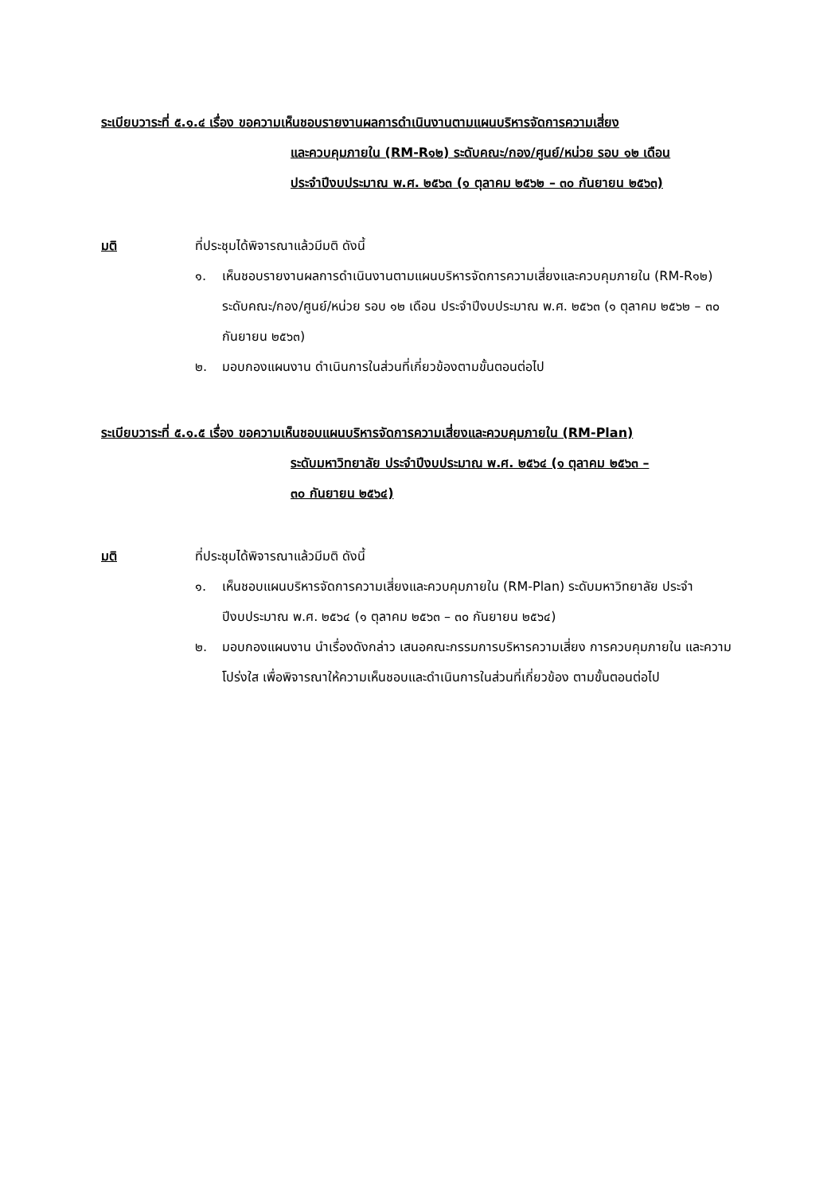ระเบียบวาระที่ ๕.๑.๔ เรื่อง ขอความเห็นชอบรายงานผลการดำเนินงานตามแผนบริหารจัดการความเสี่ยง
และควบคุมภายใน (RM-R๑๒) ระดับคณะ/กอง/ศูนย์/หน่วย รอบ ๑๒ เดือน
ประจำปีงบประมาณ พ.ศ. ๒๕๖๓ (๑ ตุลาคม ๒๕๖๒ – ๓๐ กันยายน ๒๕๖๓)
มติ ที่ประชุมได้พิจารณาแล้วมีมติ ดังนี้
๑. เห็นชอบรายงานผลการดำเนินงานตามแผนบริหารจัดการความเสี่ยงและควบคุมภายใน (RM-R๑๒) ระดับคณะ/กอง/ศูนย์/หน่วย รอบ ๑๒ เดือน ประจำปีงบประมาณ พ.ศ. ๒๕๖๓ (๑ ตุลาคม ๒๕๖๒ – ๓๐ กันยายน ๒๕๖๓)
๒. มอบกองแผนงาน ดำเนินการในส่วนที่เกี่ยวข้องตามขั้นตอนต่อไป
ระเบียบวาระที่ ๕.๑.๕ เรื่อง ขอความเห็นชอบแผนบริหารจัดการความเสี่ยงและควบคุมภายใน (RM-Plan)
ระดับมหาวิทยาลัย ประจำปีงบประมาณ พ.ศ. ๒๕๖๔ (๑ ตุลาคม ๒๕๖๓ –
๓๐ กันยายน ๒๕๖๔)
มติ ที่ประชุมได้พิจารณาแล้วมีมติ ดังนี้
๑. เห็นชอบแผนบริหารจัดการความเสี่ยงและควบคุมภายใน (RM-Plan) ระดับมหาวิทยาลัย ประจำปีงบประมาณ พ.ศ. ๒๕๖๔ (๑ ตุลาคม ๒๕๖๓ – ๓๐ กันยายน ๒๕๖๔)
๒. มอบกองแผนงาน นำเรื่องดังกล่าว เสนอคณะกรรมการบริหารความเสี่ยง การควบคุมภายใน และความโปร่งใส เพื่อพิจารณาให้ความเห็นชอบและดำเนินการในส่วนที่เกี่ยวข้อง ตามขั้นตอนต่อไป